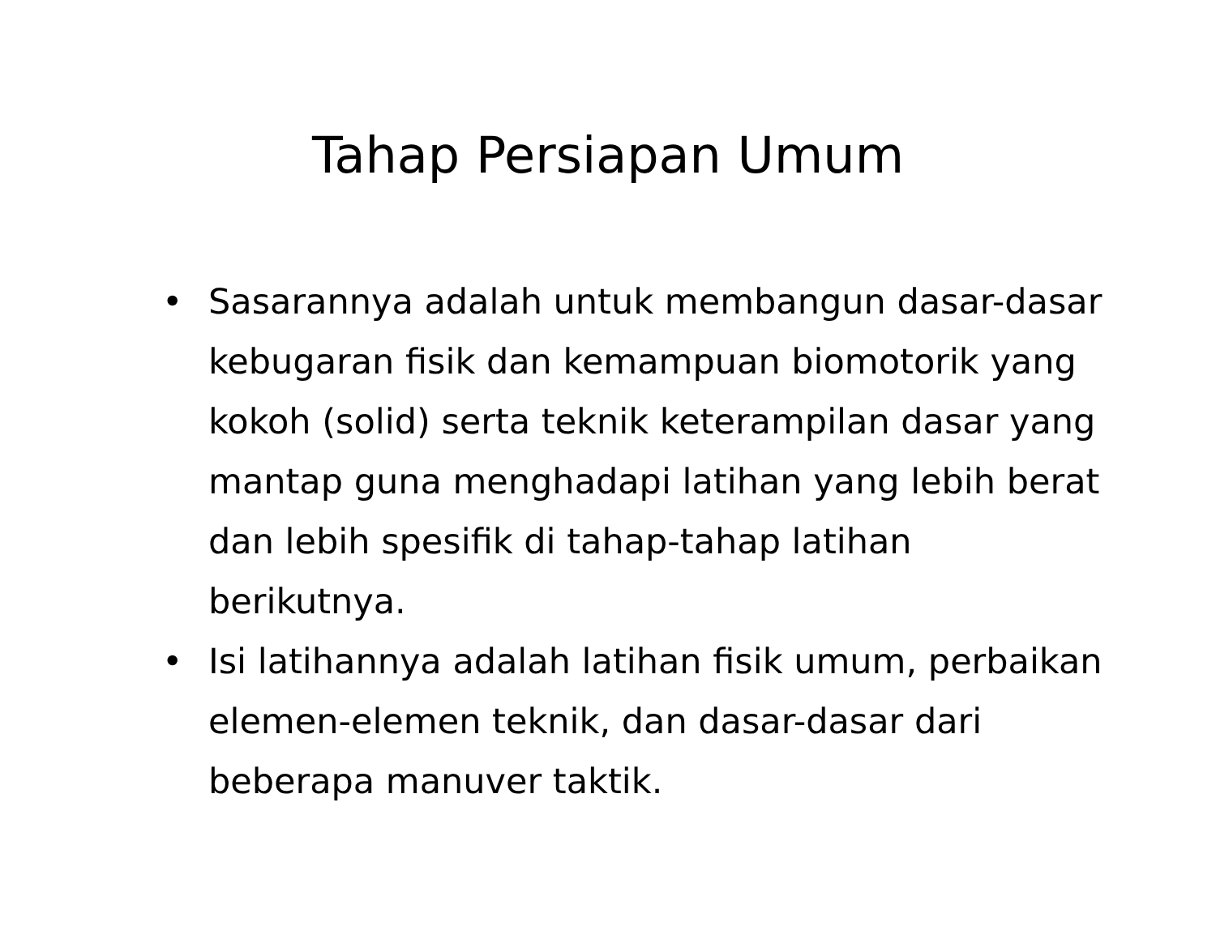Tahap Persiapan Umum
• Sasarannya adalah untuk membangun dasar-dasar kebugaran fisik dan kemampuan biomotorik yang kokoh (solid) serta teknik keterampilan dasar yang mantap guna menghadapi latihan yang lebih berat dan lebih spesifik di tahap-tahap latihan berikutnya.
• Isi latihannya adalah latihan fisik umum, perbaikan elemen-elemen teknik, dan dasar-dasar dari beberapa manuver taktik.